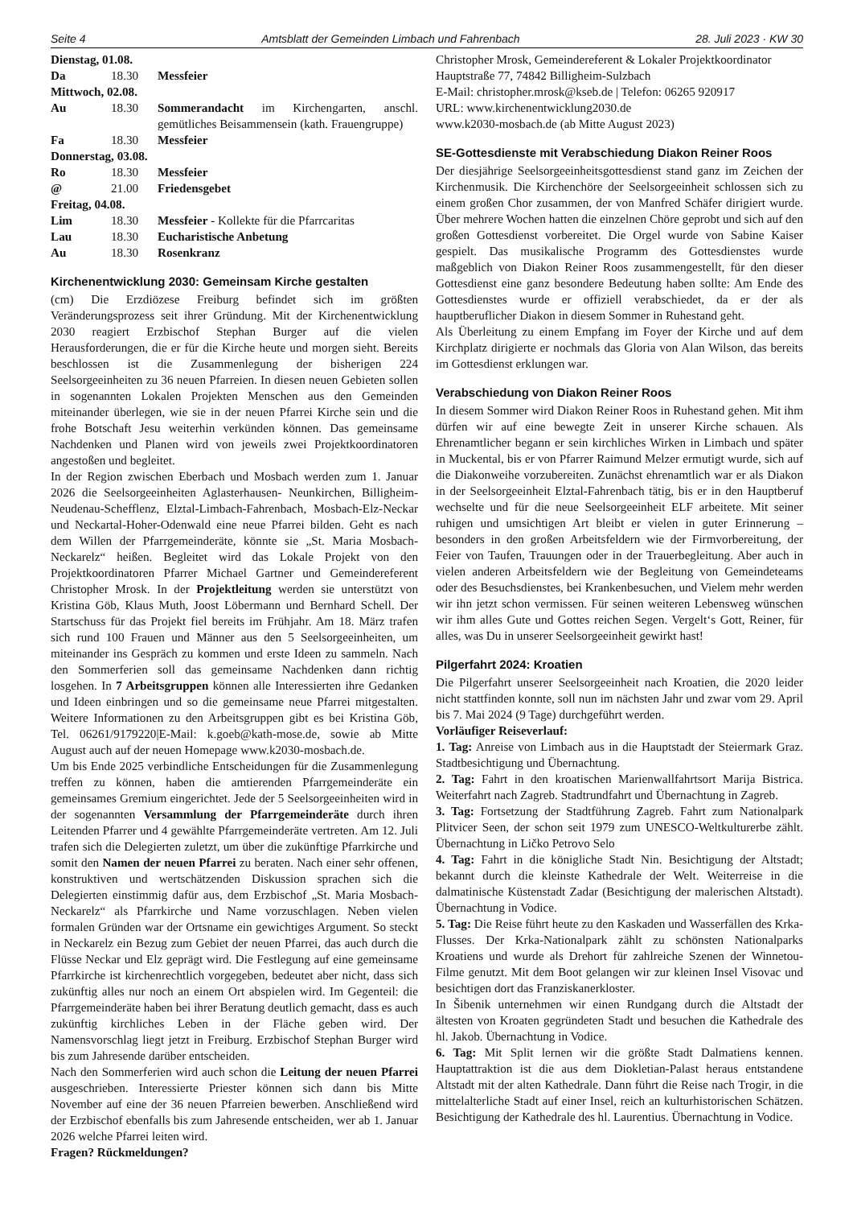Seite 4 Amtsblatt der Gemeinden Limbach und Fahrenbach 28. Juli 2023 · KW 30
| Dienstag, 01.08. | | |
| Da | 18.30 | Messfeier |
| Mittwoch, 02.08. | | |
| Au | 18.30 | Sommerandacht im Kirchengarten, anschl. gemütliches Beisammensein (kath. Frauengruppe) |
| Fa | 18.30 | Messfeier |
| Donnerstag, 03.08. | | |
| Ro | 18.30 | Messfeier |
| @ | 21.00 | Friedensgebet |
| Freitag, 04.08. | | |
| Lim | 18.30 | Messfeier - Kollekte für die Pfarrcaritas |
| Lau | 18.30 | Eucharistische Anbetung |
| Au | 18.30 | Rosenkranz |
Kirchenentwicklung 2030: Gemeinsam Kirche gestalten
(cm) Die Erzdiözese Freiburg befindet sich im größten Veränderungsprozess seit ihrer Gründung. Mit der Kirchenentwicklung 2030 reagiert Erzbischof Stephan Burger auf die vielen Herausforderungen, die er für die Kirche heute und morgen sieht. Bereits beschlossen ist die Zusammenlegung der bisherigen 224 Seelsorgeeinheiten zu 36 neuen Pfarreien. In diesen neuen Gebieten sollen in sogenannten Lokalen Projekten Menschen aus den Gemeinden miteinander überlegen, wie sie in der neuen Pfarrei Kirche sein und die frohe Botschaft Jesu weiterhin verkünden können. Das gemeinsame Nachdenken und Planen wird von jeweils zwei Projektkoordinatoren angestoßen und begleitet.
In der Region zwischen Eberbach und Mosbach werden zum 1. Januar 2026 die Seelsorgeeinheiten Aglasterhausen- Neunkirchen, Billigheim-Neudenau-Schefflenz, Elztal-Limbach-Fahrenbach, Mosbach-Elz-Neckar und Neckartal-Hoher-Odenwald eine neue Pfarrei bilden. Geht es nach dem Willen der Pfarrgemeinderäte, könnte sie „St. Maria Mosbach-Neckarelz“ heißen. Begleitet wird das Lokale Projekt von den Projektkoordinatoren Pfarrer Michael Gartner und Gemeindereferent Christopher Mrosk. In der Projektleitung werden sie unterstützt von Kristina Göb, Klaus Muth, Joost Löbermann und Bernhard Schell. Der Startschuss für das Projekt fiel bereits im Frühjahr. Am 18. März trafen sich rund 100 Frauen und Männer aus den 5 Seelsorgeeinheiten, um miteinander ins Gespräch zu kommen und erste Ideen zu sammeln. Nach den Sommerferien soll das gemeinsame Nachdenken dann richtig losgehen. In 7 Arbeitsgruppen können alle Interessierten ihre Gedanken und Ideen einbringen und so die gemeinsame neue Pfarrei mitgestalten. Weitere Informationen zu den Arbeitsgruppen gibt es bei Kristina Göb, Tel. 06261/9179220|E-Mail: k.goeb@kath-mose.de, sowie ab Mitte August auch auf der neuen Homepage www.k2030-mosbach.de.
Um bis Ende 2025 verbindliche Entscheidungen für die Zusammenlegung treffen zu können, haben die amtierenden Pfarrgemeinderäte ein gemeinsames Gremium eingerichtet. Jede der 5 Seelsorgeeinheiten wird in der sogenannten Versammlung der Pfarrgemeinderäte durch ihren Leitenden Pfarrer und 4 gewählte Pfarrgemeinderäte vertreten. Am 12. Juli trafen sich die Delegierten zuletzt, um über die zukünftige Pfarrkirche und somit den Namen der neuen Pfarrei zu beraten. Nach einer sehr offenen, konstruktiven und wertschätzenden Diskussion sprachen sich die Delegierten einstimmig dafür aus, dem Erzbischof „St. Maria Mosbach-Neckarelz“ als Pfarrkirche und Name vorzuschlagen. Neben vielen formalen Gründen war der Ortsname ein gewichtiges Argument. So steckt in Neckarelz ein Bezug zum Gebiet der neuen Pfarrei, das auch durch die Flüsse Neckar und Elz geprägt wird. Die Festlegung auf eine gemeinsame Pfarrkirche ist kirchenrechtlich vorgegeben, bedeutet aber nicht, dass sich zukünftig alles nur noch an einem Ort abspielen wird. Im Gegenteil: die Pfarrgemeinderäte haben bei ihrer Beratung deutlich gemacht, dass es auch zukünftig kirchliches Leben in der Fläche geben wird. Der Namensvorschlag liegt jetzt in Freiburg. Erzbischof Stephan Burger wird bis zum Jahresende darüber entscheiden.
Nach den Sommerferien wird auch schon die Leitung der neuen Pfarrei ausgeschrieben. Interessierte Priester können sich dann bis Mitte November auf eine der 36 neuen Pfarreien bewerben. Anschließend wird der Erzbischof ebenfalls bis zum Jahresende entscheiden, wer ab 1. Januar 2026 welche Pfarrei leiten wird.
Fragen? Rückmeldungen?
Christopher Mrosk, Gemeindereferent & Lokaler Projektkoordinator
Hauptstraße 77, 74842 Billigheim-Sulzbach
E-Mail: christopher.mrosk@kseb.de | Telefon: 06265 920917
URL: www.kirchenentwicklung2030.de
www.k2030-mosbach.de (ab Mitte August 2023)
SE-Gottesdienste mit Verabschiedung Diakon Reiner Roos
Der diesjährige Seelsorgeeinheitsgottesdienst stand ganz im Zeichen der Kirchenmusik. Die Kirchenchöre der Seelsorgeeinheit schlossen sich zu einem großen Chor zusammen, der von Manfred Schäfer dirigiert wurde. Über mehrere Wochen hatten die einzelnen Chöre geprobt und sich auf den großen Gottesdienst vorbereitet. Die Orgel wurde von Sabine Kaiser gespielt. Das musikalische Programm des Gottesdienstes wurde maßgeblich von Diakon Reiner Roos zusammengestellt, für den dieser Gottesdienst eine ganz besondere Bedeutung haben sollte: Am Ende des Gottesdienstes wurde er offiziell verabschiedet, da er der als hauptberuflicher Diakon in diesem Sommer in Ruhestand geht.
Als Überleitung zu einem Empfang im Foyer der Kirche und auf dem Kirchplatz dirigierte er nochmals das Gloria von Alan Wilson, das bereits im Gottesdienst erklungen war.
Verabschiedung von Diakon Reiner Roos
In diesem Sommer wird Diakon Reiner Roos in Ruhestand gehen. Mit ihm dürfen wir auf eine bewegte Zeit in unserer Kirche schauen. Als Ehrenamtlicher begann er sein kirchliches Wirken in Limbach und später in Muckental, bis er von Pfarrer Raimund Melzer ermutigt wurde, sich auf die Diakonweihe vorzubereiten. Zunächst ehrenamtlich war er als Diakon in der Seelsorgeeinheit Elztal-Fahrenbach tätig, bis er in den Hauptberuf wechselte und für die neue Seelsorgeeinheit ELF arbeitete. Mit seiner ruhigen und umsichtigen Art bleibt er vielen in guter Erinnerung – besonders in den großen Arbeitsfeldern wie der Firmvorbereitung, der Feier von Taufen, Trauungen oder in der Trauerbegleitung. Aber auch in vielen anderen Arbeitsfeldern wie der Begleitung von Gemeindeteams oder des Besuchsdienstes, bei Krankenbesuchen, und Vielem mehr werden wir ihn jetzt schon vermissen. Für seinen weiteren Lebensweg wünschen wir ihm alles Gute und Gottes reichen Segen. Vergelt‘s Gott, Reiner, für alles, was Du in unserer Seelsorgeeinheit gewirkt hast!
Pilgerfahrt 2024: Kroatien
Die Pilgerfahrt unserer Seelsorgeeinheit nach Kroatien, die 2020 leider nicht stattfinden konnte, soll nun im nächsten Jahr und zwar vom 29. April bis 7. Mai 2024 (9 Tage) durchgeführt werden.
Vorläufiger Reiseverlauf:
1. Tag: Anreise von Limbach aus in die Hauptstadt der Steiermark Graz. Stadtbesichtigung und Übernachtung.
2. Tag: Fahrt in den kroatischen Marienwallfahrtsort Marija Bistrica. Weiterfahrt nach Zagreb. Stadtrundfahrt und Übernachtung in Zagreb.
3. Tag: Fortsetzung der Stadtführung Zagreb. Fahrt zum Nationalpark Plitvicer Seen, der schon seit 1979 zum UNESCO-Weltkulturerbe zählt. Übernachtung in Ličko Petrovo Selo
4. Tag: Fahrt in die königliche Stadt Nin. Besichtigung der Altstadt; bekannt durch die kleinste Kathedrale der Welt. Weiterreise in die dalmatinische Küstenstadt Zadar (Besichtigung der malerischen Altstadt). Übernachtung in Vodice.
5. Tag: Die Reise führt heute zu den Kaskaden und Wasserfällen des Krka-Flusses. Der Krka-Nationalpark zählt zu schönsten Nationalparks Kroatiens und wurde als Drehort für zahlreiche Szenen der Winnetou-Filme genutzt. Mit dem Boot gelangen wir zur kleinen Insel Visovac und besichtigen dort das Franziskanerkloster.
In Šibenik unternehmen wir einen Rundgang durch die Altstadt der ältesten von Kroaten gegründeten Stadt und besuchen die Kathedrale des hl. Jakob. Übernachtung in Vodice.
6. Tag: Mit Split lernen wir die größte Stadt Dalmatiens kennen. Hauptattraktion ist die aus dem Diokletian-Palast heraus entstandene Altstadt mit der alten Kathedrale. Dann führt die Reise nach Trogir, in die mittelalterliche Stadt auf einer Insel, reich an kulturhistorischen Schätzen. Besichtigung der Kathedrale des hl. Laurentius. Übernachtung in Vodice.